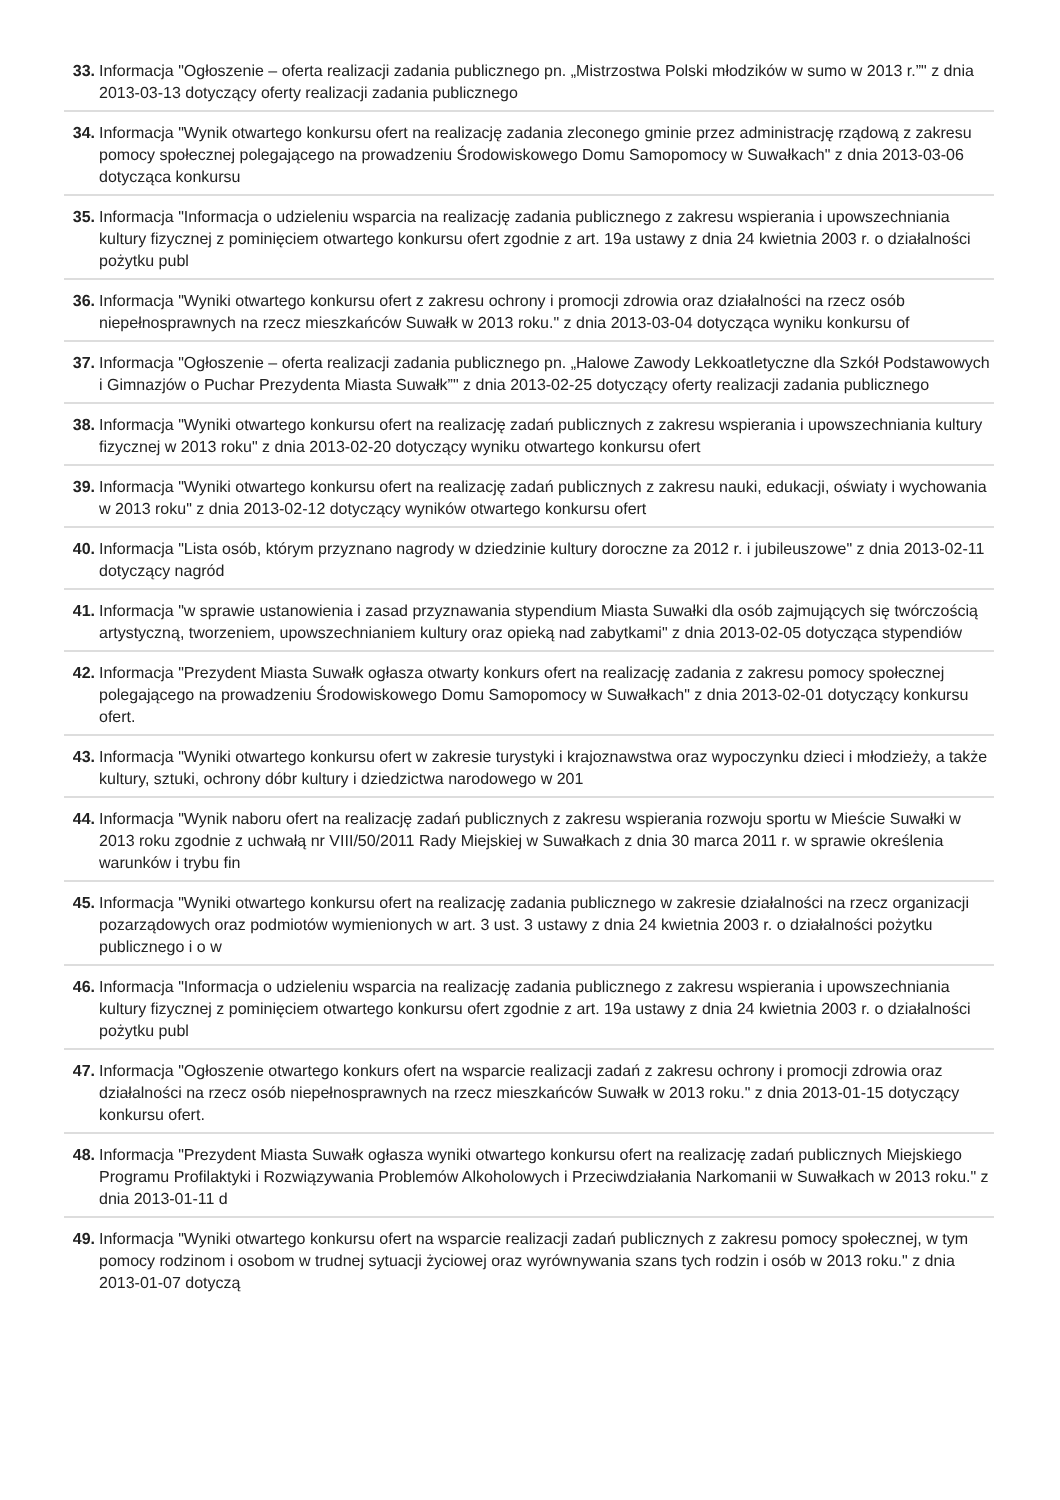33. Informacja "Ogłoszenie – oferta realizacji zadania publicznego pn. „Mistrzostwa Polski młodzików w sumo w 2013 r.”" z dnia 2013-03-13 dotyczący oferty realizacji zadania publicznego
34. Informacja "Wynik otwartego konkursu ofert na realizację zadania zleconego gminie przez administrację rządową z zakresu pomocy społecznej polegającego na prowadzeniu Środowiskowego Domu Samopomocy w Suwałkach" z dnia 2013-03-06 dotycząca konkursu
35. Informacja "Informacja o udzieleniu wsparcia na realizację zadania publicznego z zakresu wspierania i upowszechniania kultury fizycznej z pominięciem otwartego konkursu ofert zgodnie z art. 19a ustawy z dnia 24 kwietnia 2003 r. o działalności pożytku publ
36. Informacja "Wyniki otwartego konkursu ofert z zakresu ochrony i promocji zdrowia oraz działalności na rzecz osób niepełnosprawnych na rzecz mieszkańców Suwałk w 2013 roku." z dnia 2013-03-04 dotycząca wyniku konkursu of
37. Informacja "Ogłoszenie – oferta realizacji zadania publicznego pn. „Halowe Zawody Lekkoatletyczne dla Szkół Podstawowych i Gimnazjów o Puchar Prezydenta Miasta Suwałk”" z dnia 2013-02-25 dotyczący oferty realizacji zadania publicznego
38. Informacja "Wyniki otwartego konkursu ofert na realizację zadań publicznych z zakresu wspierania i upowszechniania kultury fizycznej w 2013 roku" z dnia 2013-02-20 dotyczący wyniku otwartego konkursu ofert
39. Informacja "Wyniki otwartego konkursu ofert na realizację zadań publicznych z zakresu nauki, edukacji, oświaty i wychowania w 2013 roku" z dnia 2013-02-12 dotyczący wyników otwartego konkursu ofert
40. Informacja "Lista osób, którym przyznano nagrody w dziedzinie kultury doroczne za 2012 r. i jubileuszowe" z dnia 2013-02-11 dotyczący nagród
41. Informacja "w sprawie ustanowienia i zasad przyznawania stypendium Miasta Suwałki dla osób zajmujących się twórczością artystyczną, tworzeniem, upowszechnianiem kultury oraz opieką nad zabytkami" z dnia 2013-02-05 dotycząca stypendiów
42. Informacja "Prezydent Miasta Suwałk ogłasza otwarty konkurs ofert na realizację zadania z zakresu pomocy społecznej polegającego na prowadzeniu Środowiskowego Domu Samopomocy w Suwałkach" z dnia 2013-02-01 dotyczący konkursu ofert.
43. Informacja "Wyniki otwartego konkursu ofert w zakresie turystyki i krajoznawstwa oraz wypoczynku dzieci i młodzieży, a także kultury, sztuki, ochrony dóbr kultury i dziedzictwa narodowego w 201
44. Informacja "Wynik naboru ofert na realizację zadań publicznych z zakresu wspierania rozwoju sportu w Mieście Suwałki w 2013 roku zgodnie z uchwałą nr VIII/50/2011 Rady Miejskiej w Suwałkach z dnia 30 marca 2011 r. w sprawie określenia warunków i trybu fin
45. Informacja "Wyniki otwartego konkursu ofert na realizację zadania publicznego w zakresie działalności na rzecz organizacji pozarządowych oraz podmiotów wymienionych w art. 3 ust. 3 ustawy z dnia 24 kwietnia 2003 r. o działalności pożytku publicznego i o w
46. Informacja "Informacja o udzieleniu wsparcia na realizację zadania publicznego z zakresu wspierania i upowszechniania kultury fizycznej z pominięciem otwartego konkursu ofert zgodnie z art. 19a ustawy z dnia 24 kwietnia 2003 r. o działalności pożytku publ
47. Informacja "Ogłoszenie otwartego konkurs ofert na wsparcie realizacji zadań z zakresu ochrony i promocji zdrowia oraz działalności na rzecz osób niepełnosprawnych na rzecz mieszkańców Suwałk w 2013 roku." z dnia 2013-01-15 dotyczący konkursu ofert.
48. Informacja "Prezydent Miasta Suwałk ogłasza wyniki otwartego konkursu ofert na realizację zadań publicznych Miejskiego Programu Profilaktyki i Rozwiązywania Problemów Alkoholowych i Przeciwdziałania Narkomanii w Suwałkach w 2013 roku." z dnia 2013-01-11 d
49. Informacja "Wyniki otwartego konkursu ofert na wsparcie realizacji zadań publicznych z zakresu pomocy społecznej, w tym pomocy rodzinom i osobom w trudnej sytuacji życiowej oraz wyrównywania szans tych rodzin i osób w 2013 roku." z dnia 2013-01-07 dotyczą